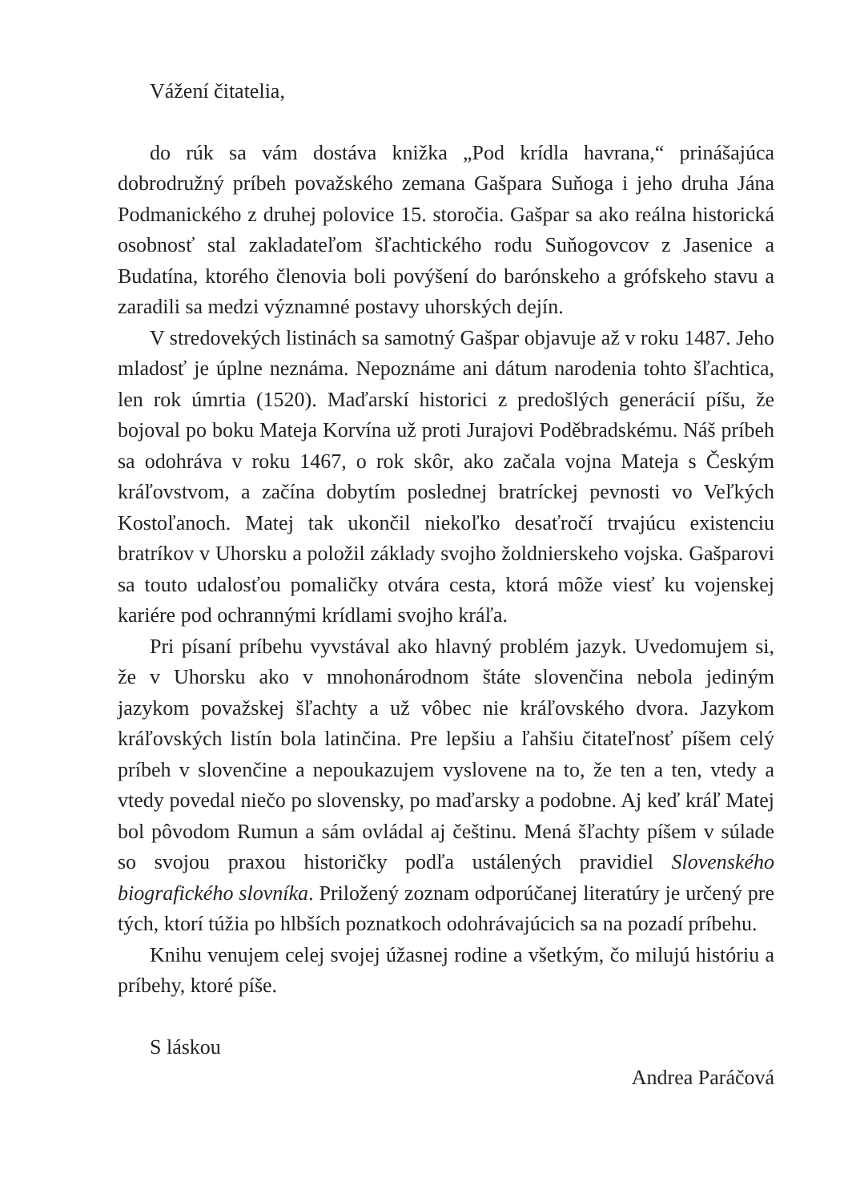Vážení čitatelia,
do rúk sa vám dostáva knižka „Pod krídla havrana,“ prinášajúca dobrodružný príbeh považského zemana Gašpara Suňoga i jeho druha Jána Podmanického z druhej polovice 15. storočia. Gašpar sa ako reálna historická osobnosť stal zakladateľom šľachtického rodu Suňogovcov z Jasenice a Budatína, ktorého členovia boli povýšení do barónskeho a grófskeho stavu a zaradili sa medzi významné postavy uhorských dejín.
V stredovekých listinách sa samotný Gašpar objavuje až v roku 1487. Jeho mladosť je úplne neznáma. Nepoznáme ani dátum narodenia tohto šľachtica, len rok úmrtia (1520). Maďarskí historici z predošlých generácií píšu, že bojoval po boku Mateja Korvína už proti Jurajovi Poděbradskému. Náš príbeh sa odohráva v roku 1467, o rok skôr, ako začala vojna Mateja s Českým kráľovstvom, a začína dobytím poslednej bratríckej pevnosti vo Veľkých Kostoľanoch. Matej tak ukončil niekoľko desaťročí trvajúcu existenciu bratríkov v Uhorsku a položil základy svojho žoldnierskeho vojska. Gašparovi sa touto udalosťou pomaličky otvára cesta, ktorá môže viesť ku vojenskej kariére pod ochrannými krídlami svojho kráľa.
Pri písaní príbehu vyvstával ako hlavný problém jazyk. Uvedomujem si, že v Uhorsku ako v mnohonárodnom štáte slovenčina nebola jediným jazykom považskej šľachty a už vôbec nie kráľovského dvora. Jazykom kráľovských listín bola latinčina. Pre lepšiu a ľahšiu čitateľnosť píšem celý príbeh v slovenčine a nepoukazujem vyslovene na to, že ten a ten, vtedy a vtedy povedal niečo po slovensky, po maďarsky a podobne. Aj keď kráľ Matej bol pôvodom Rumun a sám ovládal aj češtinu. Mená šľachty píšem v súlade so svojou praxou historičky podľa ustálených pravidiel Slovenského biografického slovníka. Priložený zoznam odporúčanej literatúry je určený pre tých, ktorí túžia po hlbších poznatkoch odohrávajúcich sa na pozadí príbehu.
Knihu venujem celej svojej úžasnej rodine a všetkým, čo milujú históriu a príbehy, ktoré píše.
S láskou
Andrea Paráčová